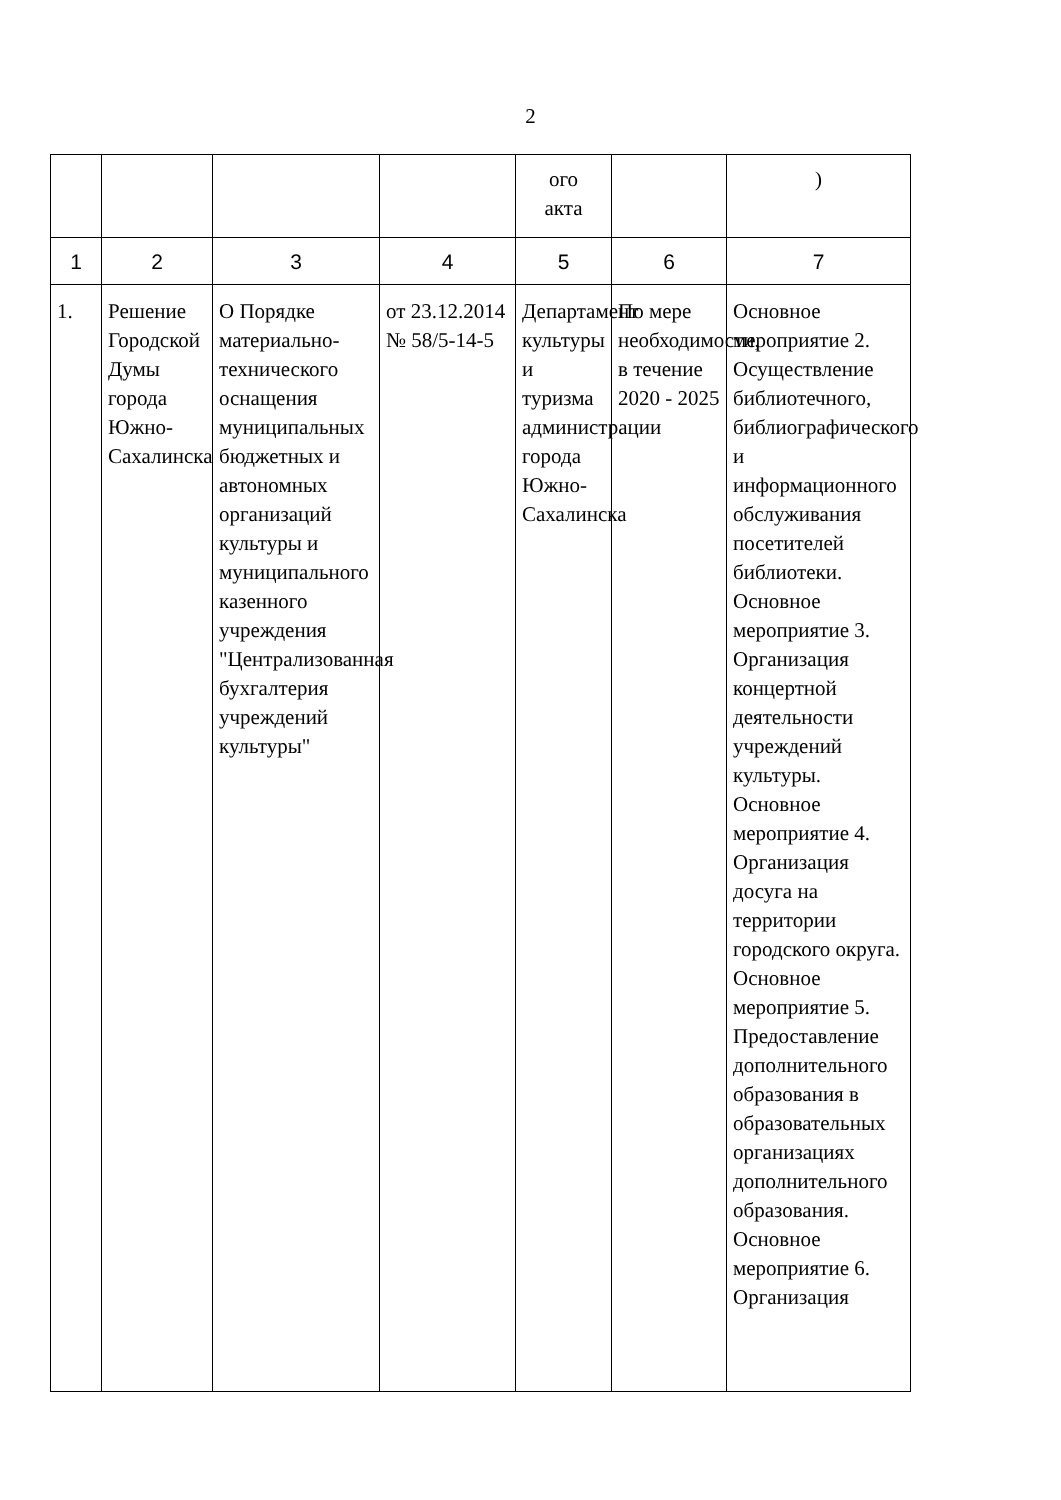2
| | | | | ого акта | | ) |
| 1 | 2 | 3 | 4 | 5 | 6 | 7 |
| 1. | Решение Городской Думы города Южно-Сахалинска | О Порядке материально-технического оснащения муниципальных бюджетных и автономных организаций культуры и муниципального казенного учреждения "Централизованная бухгалтерия учреждений культуры" | от 23.12.2014 № 58/5-14-5 | Департамент культуры и туризма администрации города Южно-Сахалинска | По мере необходимости, в течение 2020 - 2025 | Основное мероприятие 2. Осуществление библиотечного, библиографического и информационного обслуживания посетителей библиотеки. Основное мероприятие 3. Организация концертной деятельности учреждений культуры. Основное мероприятие 4. Организация досуга на территории городского округа. Основное мероприятие 5. Предоставление дополнительного образования в образовательных организациях дополнительного образования. Основное мероприятие 6. Организация |